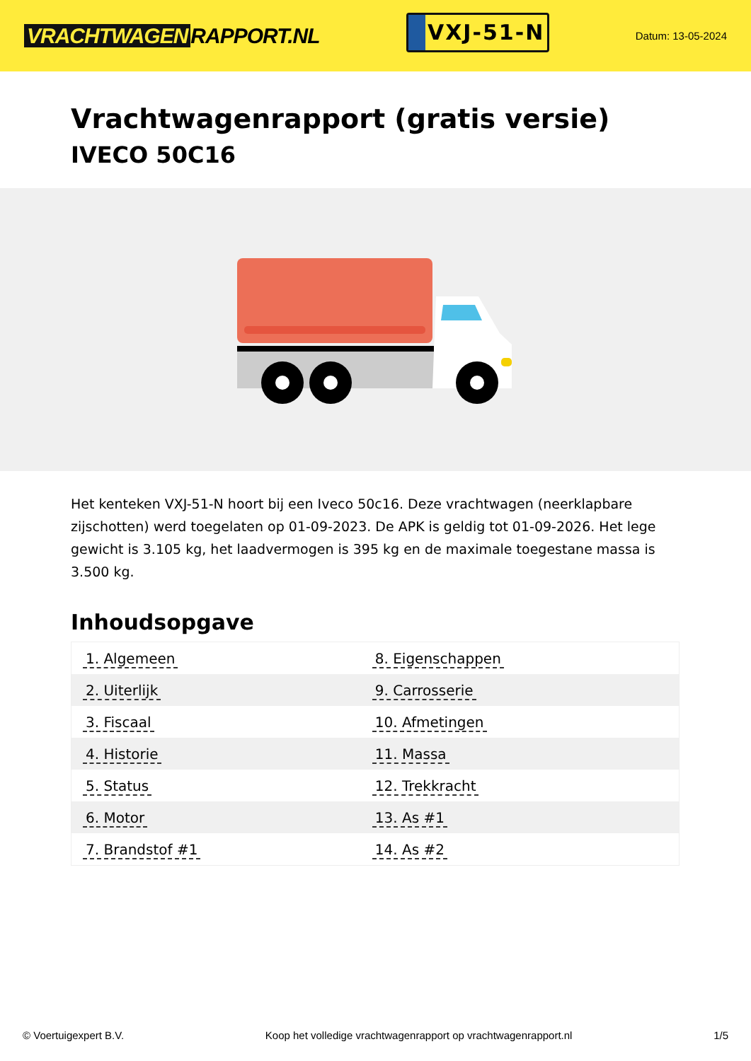VRACHTWAGEN RAPPORT.NL
VXJ-51-N
Datum: 13-05-2024
Vrachtwagenrapport (gratis versie)
IVECO 50C16
Het kenteken VXJ-51-N hoort bij een Iveco 50c16. Deze vrachtwagen (neerklapbare zijschotten) werd toegelaten op 01-09-2023. De APK is geldig tot 01-09-2026. Het lege gewicht is 3.105 kg, het laadvermogen is 395 kg en de maximale toegestane massa is 3.500 kg.
Inhoudsopgave
| 1. Algemeen | 8. Eigenschappen |
| 2. Uiterlijk | 9. Carrosserie |
| 3. Fiscaal | 10. Afmetingen |
| 4. Historie | 11. Massa |
| 5. Status | 12. Trekkracht |
| 6. Motor | 13. As #1 |
| 7. Brandstof #1 | 14. As #2 |
© Voertuigexpert B.V. Koop het volledige vrachtwagenrapport op vrachtwagenrapport.nl 1/5